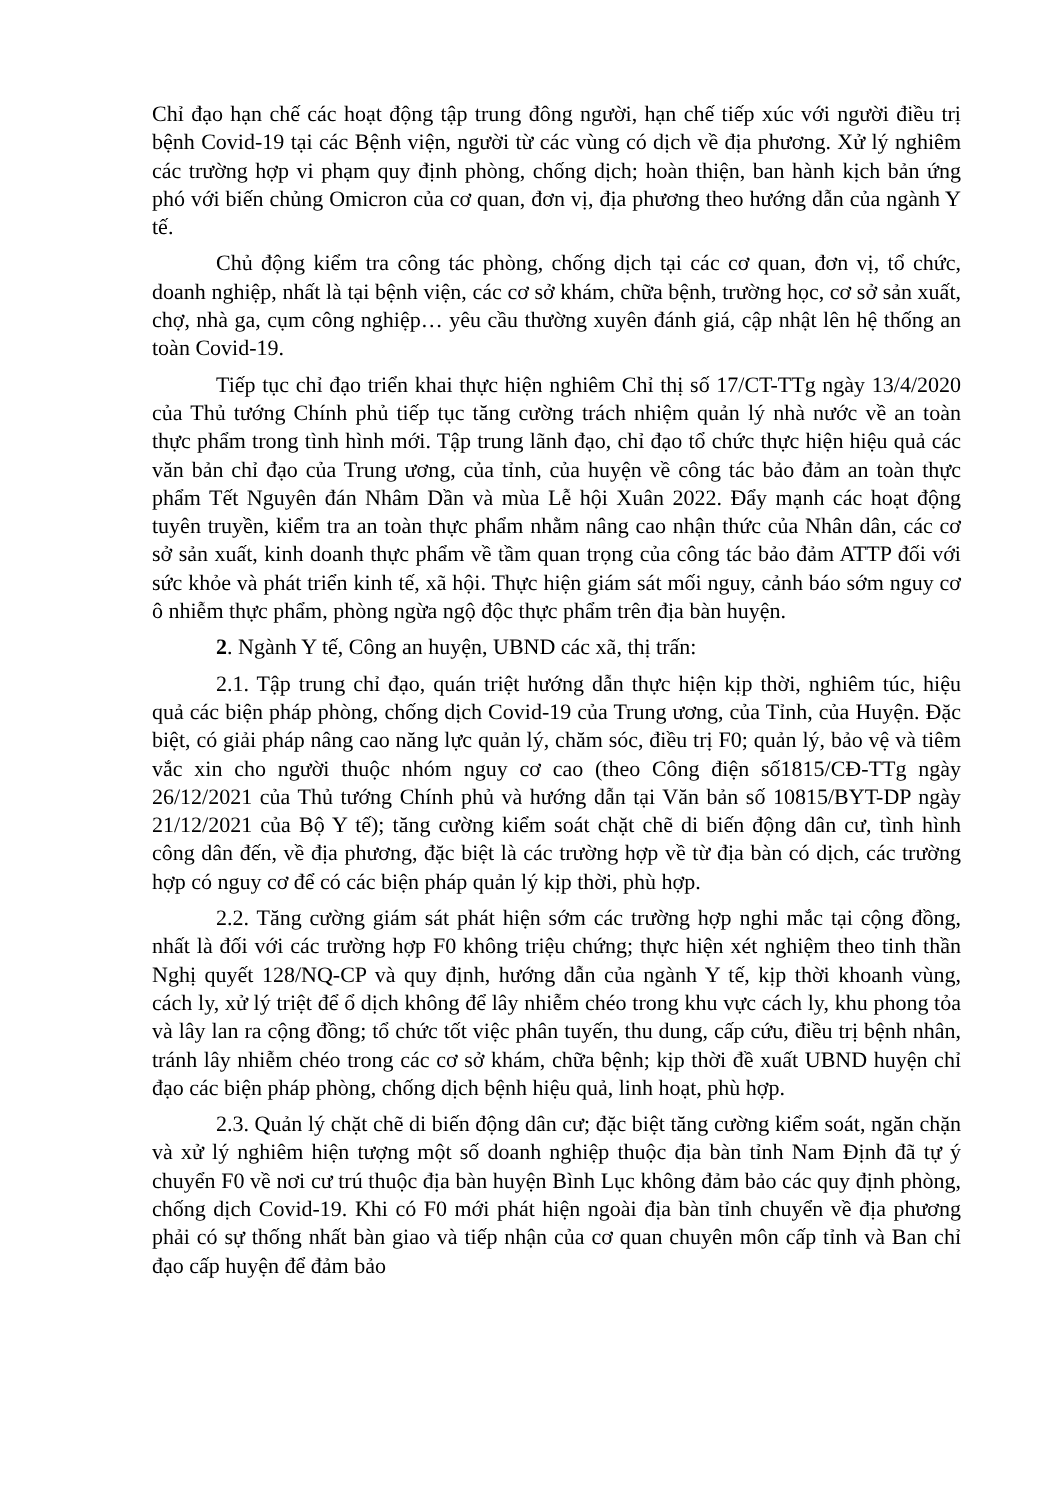Chỉ đạo hạn chế các hoạt động tập trung đông người, hạn chế tiếp xúc với người điều trị bệnh Covid-19 tại các Bệnh viện, người từ các vùng có dịch về địa phương. Xử lý nghiêm các trường hợp vi phạm quy định phòng, chống dịch; hoàn thiện, ban hành kịch bản ứng phó với biến chủng Omicron của cơ quan, đơn vị, địa phương theo hướng dẫn của ngành Y tế.
Chủ động kiểm tra công tác phòng, chống dịch tại các cơ quan, đơn vị, tổ chức, doanh nghiệp, nhất là tại bệnh viện, các cơ sở khám, chữa bệnh, trường học, cơ sở sản xuất, chợ, nhà ga, cụm công nghiệp… yêu cầu thường xuyên đánh giá, cập nhật lên hệ thống an toàn Covid-19.
Tiếp tục chỉ đạo triển khai thực hiện nghiêm Chỉ thị số 17/CT-TTg ngày 13/4/2020 của Thủ tướng Chính phủ tiếp tục tăng cường trách nhiệm quản lý nhà nước về an toàn thực phẩm trong tình hình mới. Tập trung lãnh đạo, chỉ đạo tổ chức thực hiện hiệu quả các văn bản chỉ đạo của Trung ương, của tỉnh, của huyện về công tác bảo đảm an toàn thực phẩm Tết Nguyên đán Nhâm Dần và mùa Lễ hội Xuân 2022. Đẩy mạnh các hoạt động tuyên truyền, kiểm tra an toàn thực phẩm nhằm nâng cao nhận thức của Nhân dân, các cơ sở sản xuất, kinh doanh thực phẩm về tầm quan trọng của công tác bảo đảm ATTP đối với sức khỏe và phát triển kinh tế, xã hội. Thực hiện giám sát mối nguy, cảnh báo sớm nguy cơ ô nhiễm thực phẩm, phòng ngừa ngộ độc thực phẩm trên địa bàn huyện.
2. Ngành Y tế, Công an huyện, UBND các xã, thị trấn:
2.1. Tập trung chỉ đạo, quán triệt hướng dẫn thực hiện kịp thời, nghiêm túc, hiệu quả các biện pháp phòng, chống dịch Covid-19 của Trung ương, của Tỉnh, của Huyện. Đặc biệt, có giải pháp nâng cao năng lực quản lý, chăm sóc, điều trị F0; quản lý, bảo vệ và tiêm vắc xin cho người thuộc nhóm nguy cơ cao (theo Công điện số1815/CĐ-TTg ngày 26/12/2021 của Thủ tướng Chính phủ và hướng dẫn tại Văn bản số 10815/BYT-DP ngày 21/12/2021 của Bộ Y tế); tăng cường kiểm soát chặt chẽ di biến động dân cư, tình hình công dân đến, về địa phương, đặc biệt là các trường hợp về từ địa bàn có dịch, các trường hợp có nguy cơ để có các biện pháp quản lý kịp thời, phù hợp.
2.2. Tăng cường giám sát phát hiện sớm các trường hợp nghi mắc tại cộng đồng, nhất là đối với các trường hợp F0 không triệu chứng; thực hiện xét nghiệm theo tinh thần Nghị quyết 128/NQ-CP và quy định, hướng dẫn của ngành Y tế, kịp thời khoanh vùng, cách ly, xử lý triệt để ổ dịch không để lây nhiễm chéo trong khu vực cách ly, khu phong tỏa và lây lan ra cộng đồng; tổ chức tốt việc phân tuyến, thu dung, cấp cứu, điều trị bệnh nhân, tránh lây nhiễm chéo trong các cơ sở khám, chữa bệnh; kịp thời đề xuất UBND huyện chỉ đạo các biện pháp phòng, chống dịch bệnh hiệu quả, linh hoạt, phù hợp.
2.3. Quản lý chặt chẽ di biến động dân cư; đặc biệt tăng cường kiểm soát, ngăn chặn và xử lý nghiêm hiện tượng một số doanh nghiệp thuộc địa bàn tỉnh Nam Định đã tự ý chuyển F0 về nơi cư trú thuộc địa bàn huyện Bình Lục không đảm bảo các quy định phòng, chống dịch Covid-19. Khi có F0 mới phát hiện ngoài địa bàn tỉnh chuyển về địa phương phải có sự thống nhất bàn giao và tiếp nhận của cơ quan chuyên môn cấp tỉnh và Ban chỉ đạo cấp huyện để đảm bảo